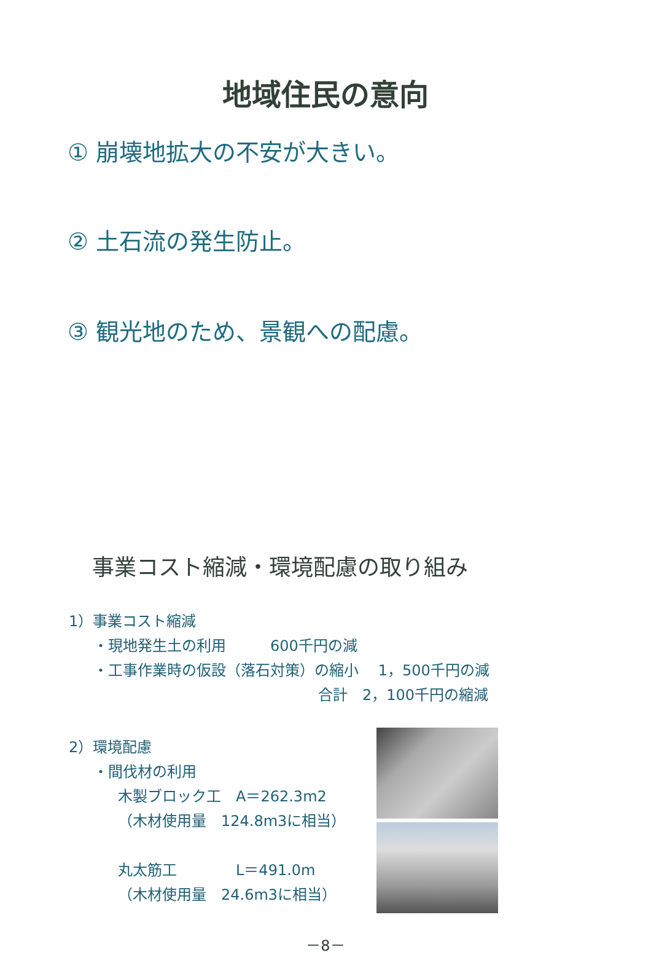地域住民の意向
① 崩壊地拡大の不安が大きい。
② 土石流の発生防止。
③ 観光地のため、景観への配慮。
事業コスト縮減・環境配慮の取り組み
1）事業コスト縮減
・現地発生土の利用　　　600千円の減
・工事作業時の仮設（落石対策）の縮小　 1，500千円の減
合計　2，100千円の縮減
2）環境配慮
・間伐材の利用
木製ブロック工　A＝262.3m2
（木材使用量　124.8m3に相当）
丸太筋工　　　　L＝491.0m
（木材使用量　24.6m3に相当）
－8－